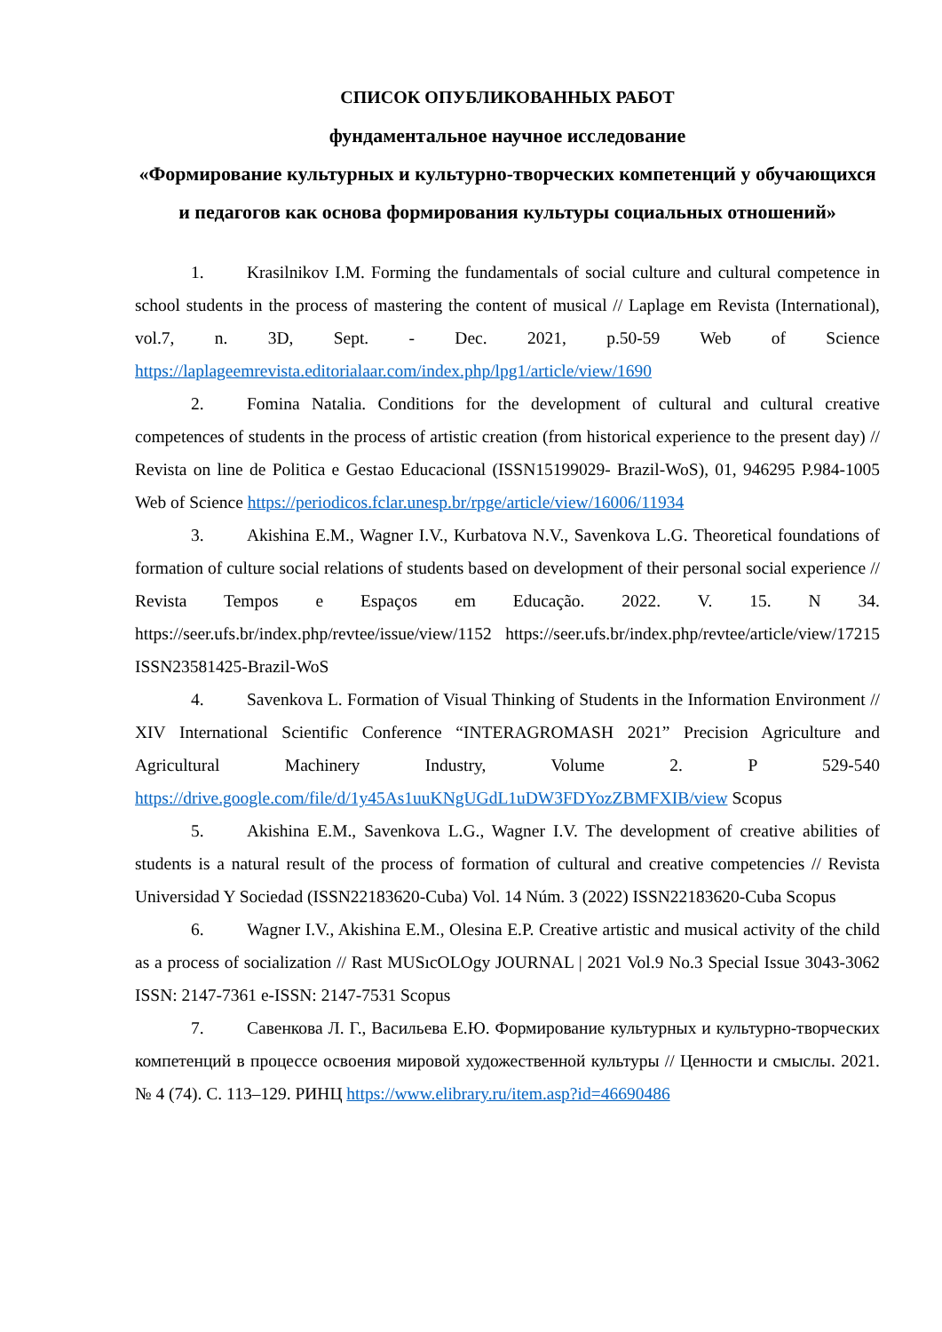СПИСОК ОПУБЛИКОВАННЫХ РАБОТ
фундаментальное научное исследование
«Формирование культурных и культурно-творческих компетенций у обучающихся и педагогов как основа формирования культуры социальных отношений»
1. Krasilnikov I.M. Forming the fundamentals of social culture and cultural competence in school students in the process of mastering the content of musical // Laplage em Revista (International), vol.7, n. 3D, Sept. - Dec. 2021, p.50-59 Web of Science https://laplageemrevista.editorialaar.com/index.php/lpg1/article/view/1690
2. Fomina Natalia. Conditions for the development of cultural and cultural creative competences of students in the process of artistic creation (from historical experience to the present day) // Revista on line de Politica e Gestao Educacional (ISSN15199029- Brazil-WoS), 01, 946295 P.984-1005 Web of Science https://periodicos.fclar.unesp.br/rpge/article/view/16006/11934
3. Akishina E.M., Wagner I.V., Kurbatova N.V., Savenkova L.G. Theoretical foundations of formation of culture social relations of students based on development of their personal social experience // Revista Tempos e Espaços em Educação. 2022. V. 15. N 34. https://seer.ufs.br/index.php/revtee/issue/view/1152 https://seer.ufs.br/index.php/revtee/article/view/17215 ISSN23581425-Brazil-WoS
4. Savenkova L. Formation of Visual Thinking of Students in the Information Environment // XIV International Scientific Conference “INTERAGROMASH 2021” Precision Agriculture and Agricultural Machinery Industry, Volume 2. P 529-540 https://drive.google.com/file/d/1y45As1uuKNgUGdL1uDW3FDYozZBMFXIB/view Scopus
5. Akishina E.M., Savenkova L.G., Wagner I.V. The development of creative abilities of students is a natural result of the process of formation of cultural and creative competencies // Revista Universidad Y Sociedad (ISSN22183620-Cuba) Vol. 14 Núm. 3 (2022) ISSN22183620-Cuba Scopus
6. Wagner I.V., Akishina E.M., Olesina E.P. Creative artistic and musical activity of the child as a process of socialization // Rast MUSıcOLOgy JOURNAL | 2021 Vol.9 No.3 Special Issue 3043-3062 ISSN: 2147-7361 e-ISSN: 2147-7531 Scopus
7. Савенкова Л. Г., Васильева Е.Ю. Формирование культурных и культурно-творческих компетенций в процессе освоения мировой художественной культуры // Ценности и смыслы. 2021. № 4 (74). С. 113–129. РИНЦ https://www.elibrary.ru/item.asp?id=46690486